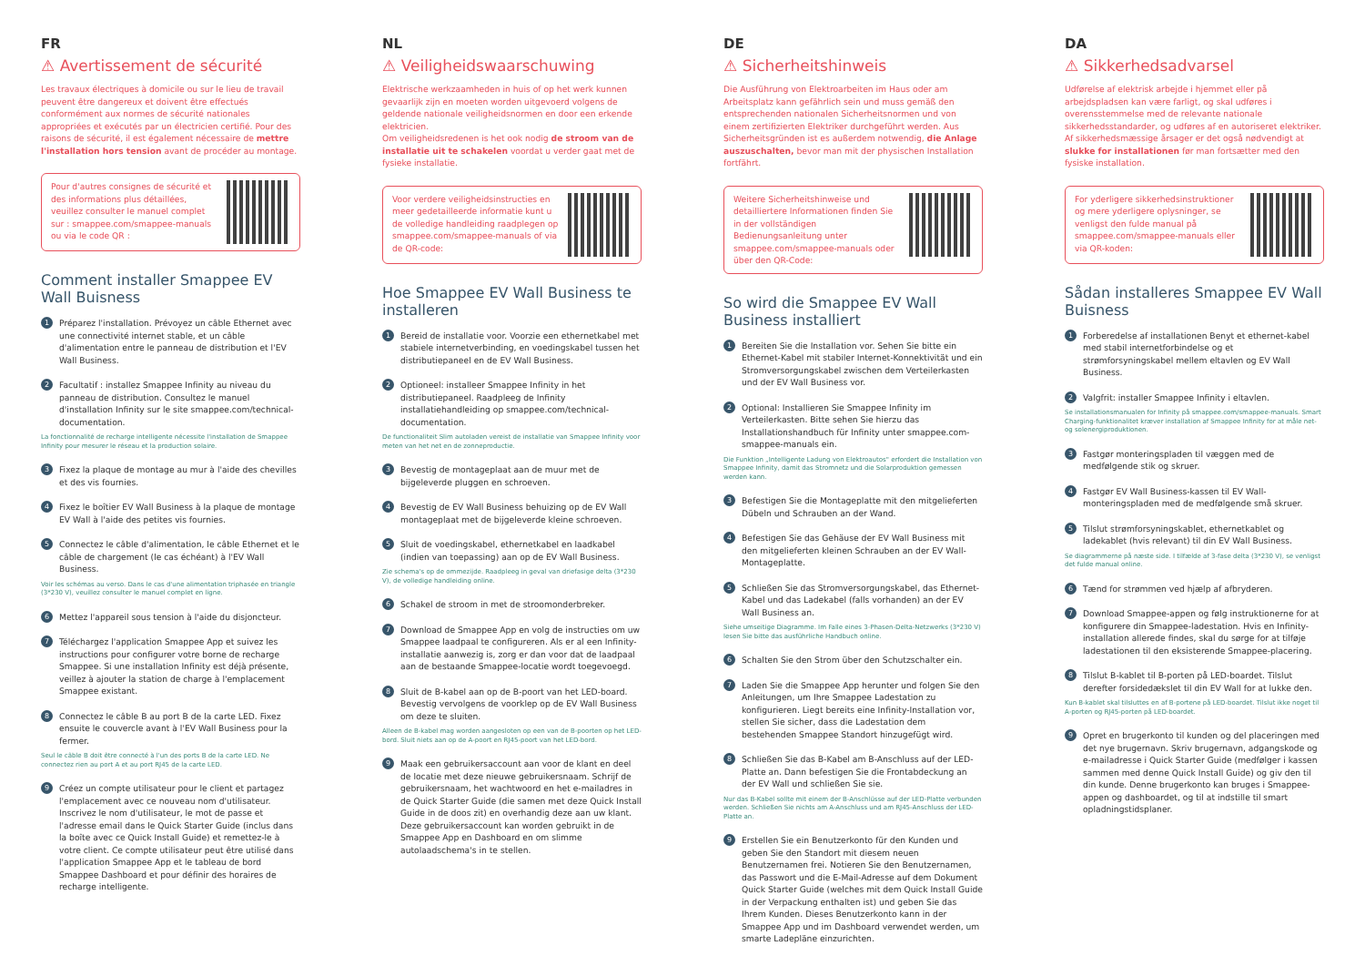FR
⚠ Avertissement de sécurité
Les travaux électriques à domicile ou sur le lieu de travail peuvent être dangereux et doivent être effectués conformément aux normes de sécurité nationales appropriées et exécutés par un électricien certifié. Pour des raisons de sécurité, il est également nécessaire de mettre l'installation hors tension avant de procéder au montage.
Pour d'autres consignes de sécurité et des informations plus détaillées, veuillez consulter le manuel complet sur : smappee.com/smappee-manuals ou via le code QR :
Comment installer Smappee EV Wall Buisness
1
Préparez l'installation. Prévoyez un câble Ethernet avec une connectivité internet stable, et un câble d'alimentation entre le panneau de distribution et l'EV Wall Business.
2
Facultatif : installez Smappee Infinity au niveau du panneau de distribution. Consultez le manuel d'installation Infinity sur le site smappee.com/technical-documentation.
La fonctionnalité de recharge intelligente nécessite l'installation de Smappee Infinity pour mesurer le réseau et la production solaire.
3
Fixez la plaque de montage au mur à l'aide des chevilles et des vis fournies.
4
Fixez le boîtier EV Wall Business à la plaque de montage EV Wall à l'aide des petites vis fournies.
5
Connectez le câble d'alimentation, le câble Ethernet et le câble de chargement (le cas échéant) à l'EV Wall Business.
Voir les schémas au verso. Dans le cas d'une alimentation triphasée en triangle (3*230 V), veuillez consulter le manuel complet en ligne.
6
Mettez l'appareil sous tension à l'aide du disjoncteur.
7
Téléchargez l'application Smappee App et suivez les instructions pour configurer votre borne de recharge Smappee. Si une installation Infinity est déjà présente, veillez à ajouter la station de charge à l'emplacement Smappee existant.
8
Connectez le câble B au port B de la carte LED. Fixez ensuite le couvercle avant à l'EV Wall Business pour la fermer.
Seul le câble B doit être connecté à l'un des ports B de la carte LED. Ne connectez rien au port A et au port RJ45 de la carte LED.
9
Créez un compte utilisateur pour le client et partagez l'emplacement avec ce nouveau nom d'utilisateur. Inscrivez le nom d'utilisateur, le mot de passe et l'adresse email dans le Quick Starter Guide (inclus dans la boîte avec ce Quick Install Guide) et remettez-le à votre client. Ce compte utilisateur peut être utilisé dans l'application Smappee App et le tableau de bord Smappee Dashboard et pour définir des horaires de recharge intelligente.
NL
⚠ Veiligheidswaarschuwing
Elektrische werkzaamheden in huis of op het werk kunnen gevaarlijk zijn en moeten worden uitgevoerd volgens de geldende nationale veiligheidsnormen en door een erkende elektricien.
Om veiligheidsredenen is het ook nodig de stroom van de installatie uit te schakelen voordat u verder gaat met de fysieke installatie.
Voor verdere veiligheidsinstructies en meer gedetailleerde informatie kunt u de volledige handleiding raadplegen op smappee.com/smappee-manuals of via de QR-code:
Hoe Smappee EV Wall Business te installeren
1
Bereid de installatie voor. Voorzie een ethernetkabel met stabiele internetverbinding, en voedingskabel tussen het distributiepaneel en de EV Wall Business.
2
Optioneel: installeer Smappee Infinity in het distributiepaneel. Raadpleeg de Infinity installatiehandleiding op smappee.com/technical-documentation.
De functionaliteit Slim autoladen vereist de installatie van Smappee Infinity voor meten van het net en de zonneproductie.
3
Bevestig de montageplaat aan de muur met de bijgeleverde pluggen en schroeven.
4
Bevestig de EV Wall Business behuizing op de EV Wall montageplaat met de bijgeleverde kleine schroeven.
5
Sluit de voedingskabel, ethernetkabel en laadkabel (indien van toepassing) aan op de EV Wall Business.
Zie schema's op de ommezijde. Raadpleeg in geval van driefasige delta (3*230 V), de volledige handleiding online.
6
Schakel de stroom in met de stroomonderbreker.
7
Download de Smappee App en volg de instructies om uw Smappee laadpaal te configureren. Als er al een Infinity-installatie aanwezig is, zorg er dan voor dat de laadpaal aan de bestaande Smappee-locatie wordt toegevoegd.
8
Sluit de B-kabel aan op de B-poort van het LED-board. Bevestig vervolgens de voorklep op de EV Wall Business om deze te sluiten.
Alleen de B-kabel mag worden aangesloten op een van de B-poorten op het LED-bord. Sluit niets aan op de A-poort en RJ45-poort van het LED-bord.
9
Maak een gebruikersaccount aan voor de klant en deel de locatie met deze nieuwe gebruikersnaam. Schrijf de gebruikersnaam, het wachtwoord en het e-mailadres in de Quick Starter Guide (die samen met deze Quick Install Guide in de doos zit) en overhandig deze aan uw klant. Deze gebruikersaccount kan worden gebruikt in de Smappee App en Dashboard en om slimme autolaadschema's in te stellen.
DE
⚠ Sicherheitshinweis
Die Ausführung von Elektroarbeiten im Haus oder am Arbeitsplatz kann gefährlich sein und muss gemäß den entsprechenden nationalen Sicherheitsnormen und von einem zertifizierten Elektriker durchgeführt werden. Aus Sicherheitsgründen ist es außerdem notwendig, die Anlage auszuschalten, bevor man mit der physischen Installation fortfährt.
Weitere Sicherheitshinweise und detailliertere Informationen finden Sie in der vollständigen Bedienungsanleitung unter smappee.com/smappee-manuals oder über den QR-Code:
So wird die Smappee EV Wall Business installiert
1
Bereiten Sie die Installation vor. Sehen Sie bitte ein Ethernet-Kabel mit stabiler Internet-Konnektivität und ein Stromversorgungskabel zwischen dem Verteilerkasten und der EV Wall Business vor.
2
Optional: Installieren Sie Smappee Infinity im Verteilerkasten. Bitte sehen Sie hierzu das Installationshandbuch für Infinity unter smappee.com-smappee-manuals ein.
Die Funktion „Intelligente Ladung von Elektroautos" erfordert die Installation von Smappee Infinity, damit das Stromnetz und die Solarproduktion gemessen werden kann.
3
Befestigen Sie die Montageplatte mit den mitgelieferten Dübeln und Schrauben an der Wand.
4
Befestigen Sie das Gehäuse der EV Wall Business mit den mitgelieferten kleinen Schrauben an der EV Wall-Montageplatte.
5
Schließen Sie das Stromversorgungskabel, das Ethernet-Kabel und das Ladekabel (falls vorhanden) an der EV Wall Business an.
Siehe umseitige Diagramme. Im Falle eines 3-Phasen-Delta-Netzwerks (3*230 V) lesen Sie bitte das ausführliche Handbuch online.
6
Schalten Sie den Strom über den Schutzschalter ein.
7
Laden Sie die Smappee App herunter und folgen Sie den Anleitungen, um Ihre Smappee Ladestation zu konfigurieren. Liegt bereits eine Infinity-Installation vor, stellen Sie sicher, dass die Ladestation dem bestehenden Smappee Standort hinzugefügt wird.
8
Schließen Sie das B-Kabel am B-Anschluss auf der LED-Platte an. Dann befestigen Sie die Frontabdeckung an der EV Wall und schließen Sie sie.
Nur das B-Kabel sollte mit einem der B-Anschlüsse auf der LED-Platte verbunden werden. Schließen Sie nichts am A-Anschluss und am RJ45-Anschluss der LED-Platte an.
9
Erstellen Sie ein Benutzerkonto für den Kunden und geben Sie den Standort mit diesem neuen Benutzernamen frei. Notieren Sie den Benutzernamen, das Passwort und die E-Mail-Adresse auf dem Dokument Quick Starter Guide (welches mit dem Quick Install Guide in der Verpackung enthalten ist) und geben Sie das Ihrem Kunden. Dieses Benutzerkonto kann in der Smappee App und im Dashboard verwendet werden, um smarte Ladepläne einzurichten.
DA
⚠ Sikkerhedsadvarsel
Udførelse af elektrisk arbejde i hjemmet eller på arbejdspladsen kan være farligt, og skal udføres i overensstemmelse med de relevante nationale sikkerhedsstandarder, og udføres af en autoriseret elektriker. Af sikkerhedsmæssige årsager er det også nødvendigt at slukke for installationen før man fortsætter med den fysiske installation.
For yderligere sikkerhedsinstruktioner og mere yderligere oplysninger, se venligst den fulde manual på smappee.com/smappee-manuals eller via QR-koden:
Sådan installeres Smappee EV Wall Buisness
1
Forberedelse af installationen Benyt et ethernet-kabel med stabil internetforbindelse og et strømforsyningskabel mellem eltavlen og EV Wall Business.
2
Valgfrit: installer Smappee Infinity i eltavlen.
Se installationsmanualen for Infinity på smappee.com/smappee-manuals. Smart Charging-funktionalitet kræver installation af Smappee Infinity for at måle net- og solenergiproduktionen.
3
Fastgør monteringspladen til væggen med de medfølgende stik og skruer.
4
Fastgør EV Wall Business-kassen til EV Wall-monteringspladen med de medfølgende små skruer.
5
Tilslut strømforsyningskablet, ethernetkablet og ladekablet (hvis relevant) til din EV Wall Business.
Se diagrammerne på næste side. I tilfælde af 3-fase delta (3*230 V), se venligst det fulde manual online.
6
Tænd for strømmen ved hjælp af afbryderen.
7
Download Smappee-appen og følg instruktionerne for at konfigurere din Smappee-ladestation. Hvis en Infinity-installation allerede findes, skal du sørge for at tilføje ladestationen til den eksisterende Smappee-placering.
8
Tilslut B-kablet til B-porten på LED-boardet. Tilslut derefter forsidedækslet til din EV Wall for at lukke den.
Kun B-kablet skal tilsluttes en af B-portene på LED-boardet. Tilslut ikke noget til A-porten og RJ45-porten på LED-boardet.
9
Opret en brugerkonto til kunden og del placeringen med det nye brugernavn. Skriv brugernavn, adgangskode og e-mailadresse i Quick Starter Guide (medfølger i kassen sammen med denne Quick Install Guide) og giv den til din kunde. Denne brugerkonto kan bruges i Smappee-appen og dashboardet, og til at indstille til smart opladningstidsplaner.